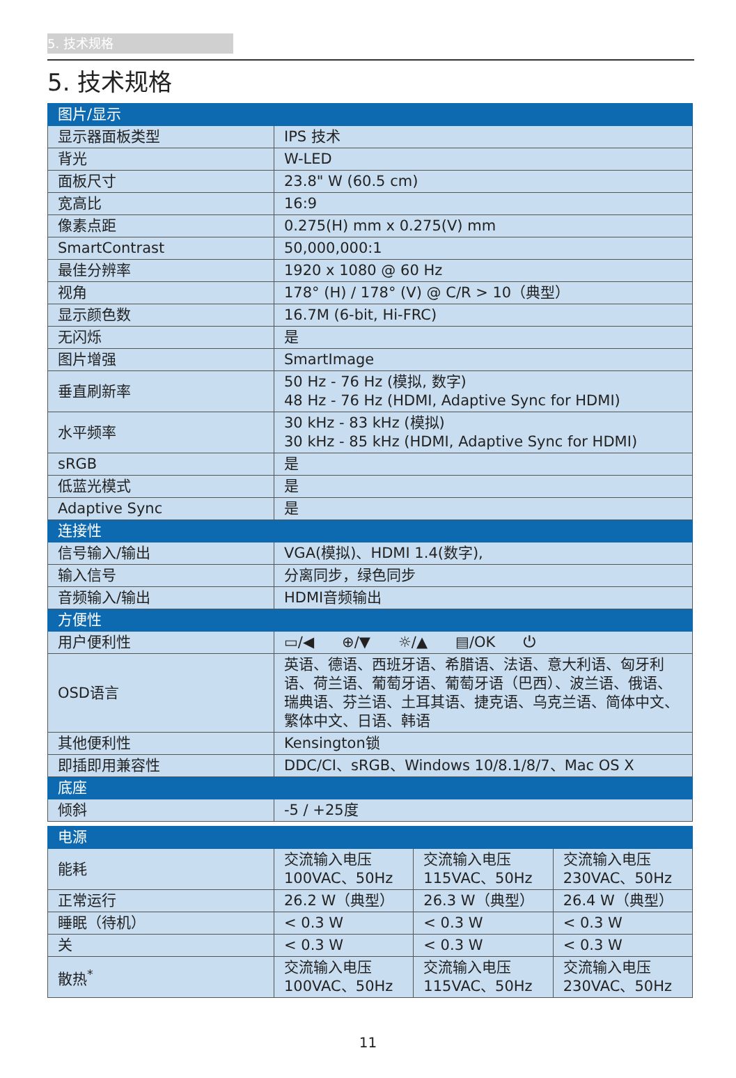5. 技术规格
5. 技术规格
| 图片/显示 | |
| --- | --- |
| 显示器面板类型 | IPS 技术 |
| 背光 | W-LED |
| 面板尺寸 | 23.8" W (60.5 cm) |
| 宽高比 | 16:9 |
| 像素点距 | 0.275(H) mm x 0.275(V) mm |
| SmartContrast | 50,000,000:1 |
| 最佳分辨率 | 1920 x 1080 @ 60 Hz |
| 视角 | 178° (H) / 178° (V) @ C/R > 10（典型） |
| 显示颜色数 | 16.7M (6-bit, Hi-FRC) |
| 无闪烁 | 是 |
| 图片增强 | SmartImage |
| 垂直刷新率 | 50 Hz - 76 Hz (模拟, 数字) 48 Hz - 76 Hz (HDMI, Adaptive Sync for HDMI) |
| 水平频率 | 30 kHz - 83 kHz (模拟) 30 kHz - 85 kHz (HDMI, Adaptive Sync for HDMI) |
| sRGB | 是 |
| 低蓝光模式 | 是 |
| Adaptive Sync | 是 |
| 连接性 | |
| 信号输入/输出 | VGA(模拟)、HDMI 1.4(数字), |
| 输入信号 | 分离同步，绿色同步 |
| 音频输入/输出 | HDMI音频输出 |
| 方便性 | |
| 用户便利性 | ▭/◀ ⊕/▼ ☼/▲ ▤/OK ⏻ |
| OSD语言 | 英语、德语、西班牙语、希腊语、法语、意大利语、匈牙利语、荷兰语、葡萄牙语、葡萄牙语（巴西）、波兰语、俄语、瑞典语、芬兰语、土耳其语、捷克语、乌克兰语、简体中文、繁体中文、日语、韩语 |
| 其他便利性 | Kensington锁 |
| 即插即用兼容性 | DDC/CI、sRGB、Windows 10/8.1/8/7、Mac OS X |
| 底座 | |
| 倾斜 | -5 / +25度 |
| 电源 | | | |
| --- | --- | --- | --- |
| 能耗 | 交流输入电压 100VAC、50Hz | 交流输入电压 115VAC、50Hz | 交流输入电压 230VAC、50Hz |
| 正常运行 | 26.2 W（典型） | 26.3 W（典型） | 26.4 W（典型） |
| 睡眠（待机） | < 0.3 W | < 0.3 W | < 0.3 W |
| 关 | < 0.3 W | < 0.3 W | < 0.3 W |
| 散热<sup>*</sup> | 交流输入电压 100VAC、50Hz | 交流输入电压 115VAC、50Hz | 交流输入电压 230VAC、50Hz |
11